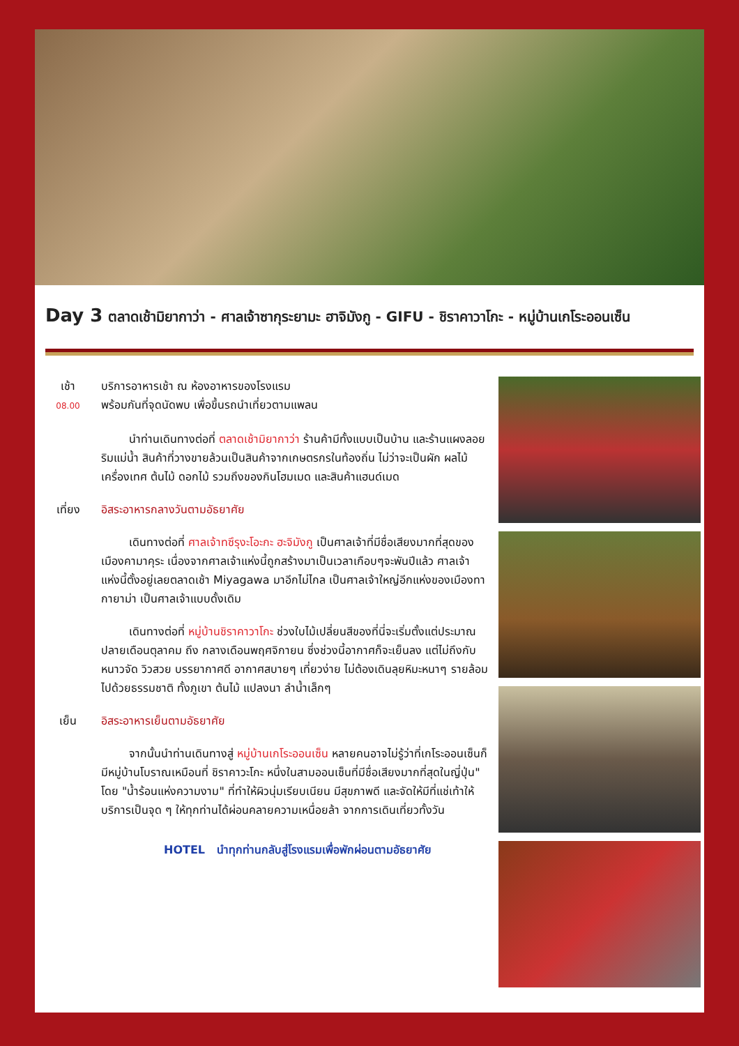Day 3 ตลาดเช้ามิยากาว่า - ศาลเจ้าซากุระยามะ ฮาจิมังกู - GIFU - ชิราคาวาโกะ - หมู่บ้านเกโระออนเซ็น
เช้า
08.00
บริการอาหารเช้า ณ ห้องอาหารของโรงแรม
พร้อมกันที่จุดนัดพบ เพื่อขึ้นรถนำเที่ยวตามแพลน
นำท่านเดินทางต่อที่ ตลาดเช้ามิยากาว่า ร้านค้ามีทั้งแบบเป็นบ้าน และร้านแผงลอยริมแม่น้ำ สินค้าที่วางขายล้วนเป็นสินค้าจากเกษตรกรในท้องถิ่น ไม่ว่าจะเป็นผัก ผลไม้ เครื่องเทศ ต้นไม้ ดอกไม้ รวมถึงของกินโฮมเมด และสินค้าแฮนด์เมด
เที่ยง อิสระอาหารกลางวันตามอัธยาศัย
เดินทางต่อที่ ศาลเจ้าทซึรุงะโอะกะ ฮะจิมังกู เป็นศาลเจ้าที่มีชื่อเสียงมากที่สุดของเมืองคามาคุระ เนื่องจากศาลเจ้าแห่งนี้ถูกสร้างมาเป็นเวลาเกือบๆจะพันปีแล้ว ศาลเจ้าแห่งนี้ตั้งอยู่เลยตลาดเช้า Miyagawa มาอีกไม่ไกล เป็นศาลเจ้าใหญ่อีกแห่งของเมืองทากายาม่า เป็นศาลเจ้าแบบดั้งเดิม
เดินทางต่อที่ หมู่บ้านชิราคาวาโกะ ช่วงใบไม้เปลี่ยนสีของที่นี่จะเริ่มตั้งแต่ประมาณ ปลายเดือนตุลาคม ถึง กลางเดือนพฤศจิกายน ซึ่งช่วงนี้อากาศก็จะเย็นลง แต่ไม่ถึงกับหนาวจัด วิวสวย บรรยากาศดี อากาศสบายๆ เที่ยวง่าย ไม่ต้องเดินลุยหิมะหนาๆ รายล้อมไปด้วยธรรมชาติ ทั้งภูเขา ต้นไม้ แปลงนา ลำน้ำเล็กๆ
เย็น อิสระอาหารเย็นตามอัธยาศัย
จากนั้นนำท่านเดินทางสู่ หมู่บ้านเกโระออนเซ็น หลายคนอาจไม่รู้ว่าที่เกโระออนเซ็นก็มีหมู่บ้านโบราณเหมือนที่ ชิราคาวะโกะ หนึ่งในสามออนเซ็นที่มีชื่อเสียงมากที่สุดในญี่ปุ่น" โดย "น้ำร้อนแห่งความงาม" ที่ทำให้ผิวนุ่มเรียบเนียน มีสุขภาพดี และจัดให้มีที่แช่เท้าให้บริการเป็นจุด ๆ ให้ทุกท่านได้ผ่อนคลายความเหนื่อยล้า จากการเดินเที่ยวทั้งวัน
HOTEL นำทุกท่านกลับสู่โรงแรมเพื่อพักผ่อนตามอัธยาศัย